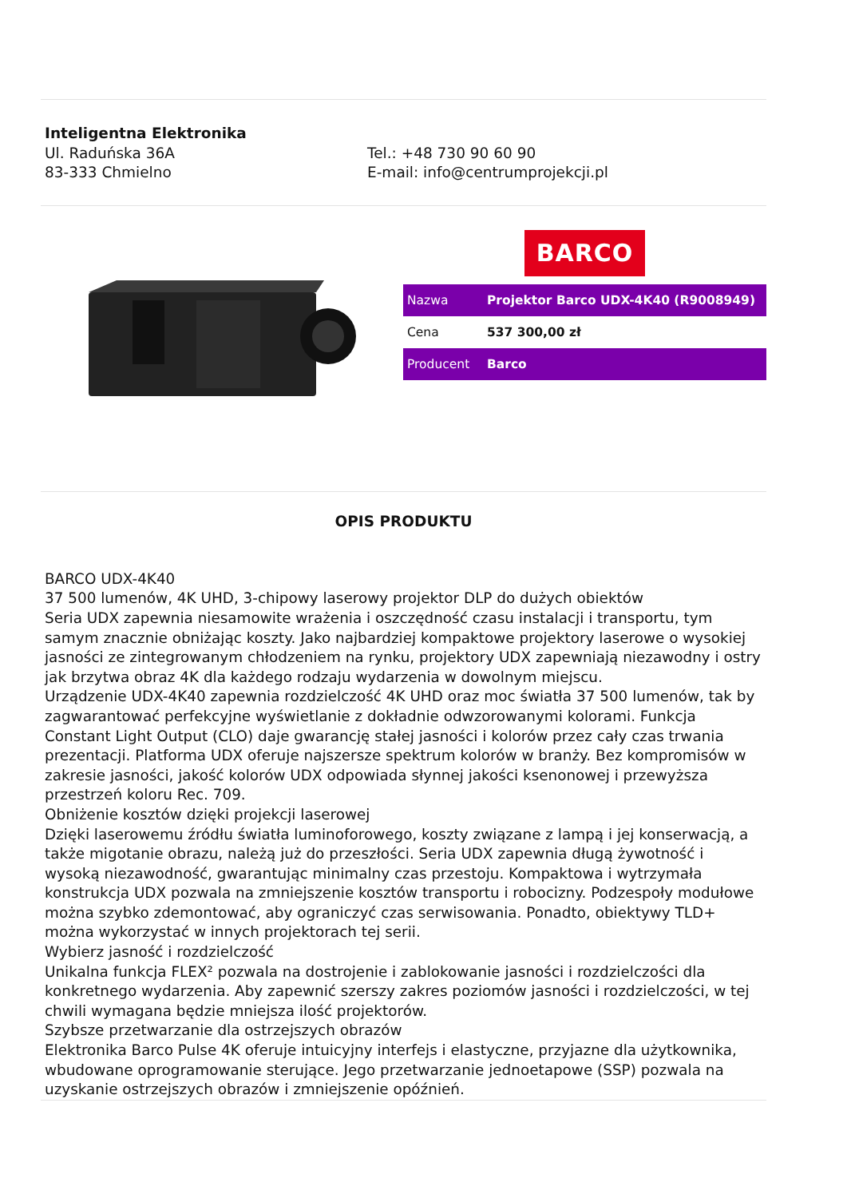Inteligentna Elektronika
Ul. Raduńska 36A
83-333 Chmielno
Tel.: +48 730 90 60 90
E-mail: info@centrumprojekcji.pl
BARCO
| Nazwa | Projektor Barco UDX-4K40 (R9008949) |
| Cena | 537 300,00 zł |
| Producent | Barco |
OPIS PRODUKTU
BARCO UDX-4K40
37 500 lumenów, 4K UHD, 3-chipowy laserowy projektor DLP do dużych obiektów
Seria UDX zapewnia niesamowite wrażenia i oszczędność czasu instalacji i transportu, tym samym znacznie obniżając koszty. Jako najbardziej kompaktowe projektory laserowe o wysokiej jasności ze zintegrowanym chłodzeniem na rynku, projektory UDX zapewniają niezawodny i ostry jak brzytwa obraz 4K dla każdego rodzaju wydarzenia w dowolnym miejscu.
Urządzenie UDX-4K40 zapewnia rozdzielczość 4K UHD oraz moc światła 37 500 lumenów, tak by zagwarantować perfekcyjne wyświetlanie z dokładnie odwzorowanymi kolorami. Funkcja Constant Light Output (CLO) daje gwarancję stałej jasności i kolorów przez cały czas trwania prezentacji. Platforma UDX oferuje najszersze spektrum kolorów w branży. Bez kompromisów w zakresie jasności, jakość kolorów UDX odpowiada słynnej jakości ksenonowej i przewyższa przestrzeń koloru Rec. 709.
Obniżenie kosztów dzięki projekcji laserowej
Dzięki laserowemu źródłu światła luminoforowego, koszty związane z lampą i jej konserwacją, a także migotanie obrazu, należą już do przeszłości. Seria UDX zapewnia długą żywotność i wysoką niezawodność, gwarantując minimalny czas przestoju. Kompaktowa i wytrzymała konstrukcja UDX pozwala na zmniejszenie kosztów transportu i robocizny. Podzespoły modułowe można szybko zdemontować, aby ograniczyć czas serwisowania. Ponadto, obiektywy TLD+ można wykorzystać w innych projektorach tej serii.
Wybierz jasność i rozdzielczość
Unikalna funkcja FLEX² pozwala na dostrojenie i zablokowanie jasności i rozdzielczości dla konkretnego wydarzenia. Aby zapewnić szerszy zakres poziomów jasności i rozdzielczości, w tej chwili wymagana będzie mniejsza ilość projektorów.
Szybsze przetwarzanie dla ostrzejszych obrazów
Elektronika Barco Pulse 4K oferuje intuicyjny interfejs i elastyczne, przyjazne dla użytkownika, wbudowane oprogramowanie sterujące. Jego przetwarzanie jednoetapowe (SSP) pozwala na uzyskanie ostrzejszych obrazów i zmniejszenie opóźnień.